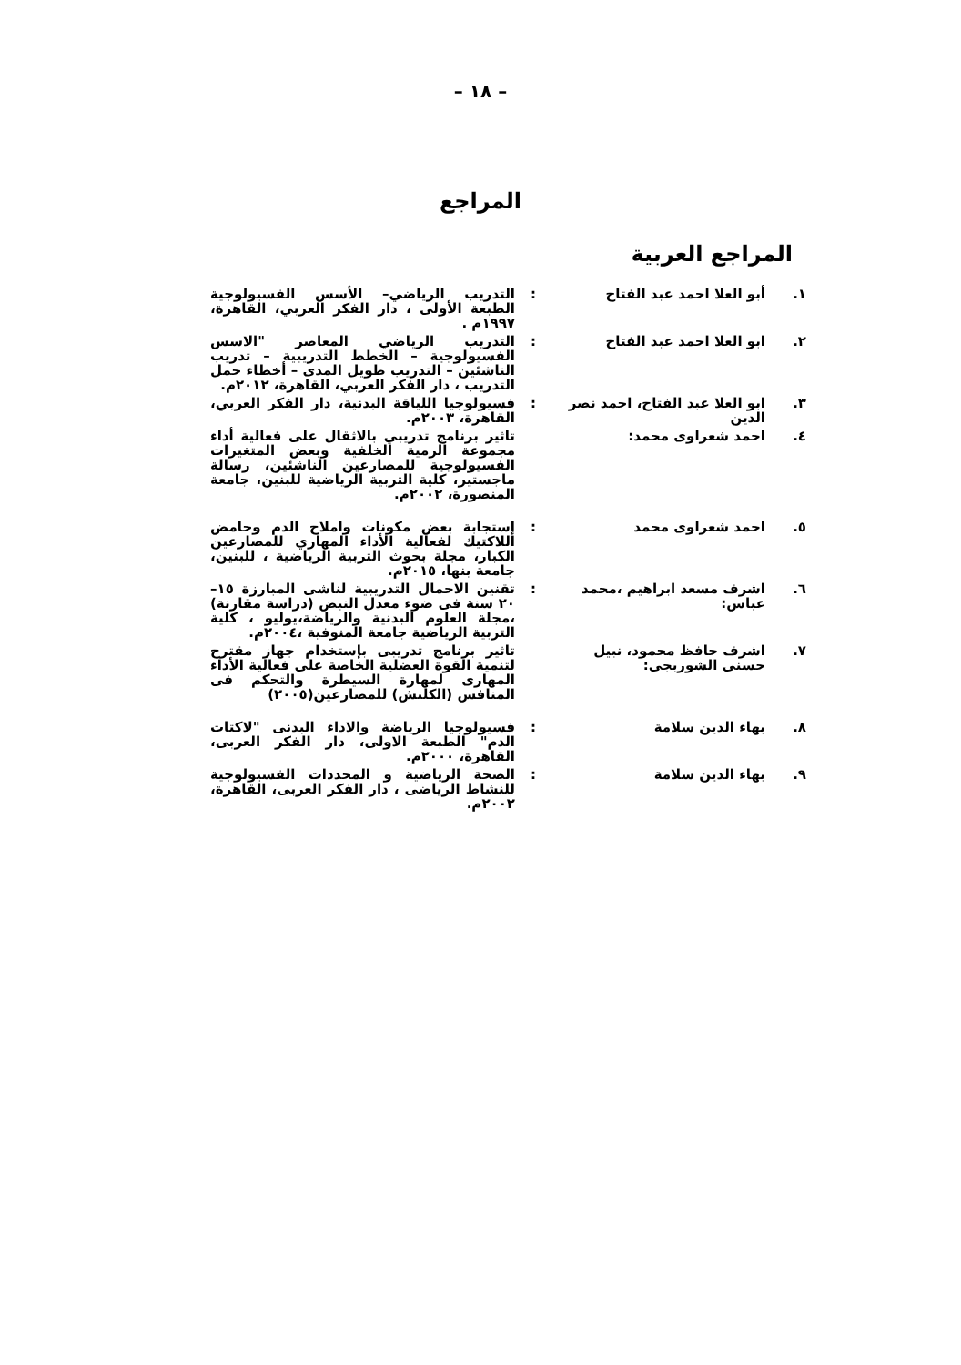– ١٨ –
المراجع
المراجع العربية
| ١. | أبو العلا احمد عبد الفتاح | : | التدريب الرياضي– الأسس الفسيولوجية الطبعة الأولى ، دار الفكر العربي، القاهرة، ١٩٩٧م . |
| ٢. | ابو العلا احمد عبد الفتاح | : | التدريب الرياضي المعاصر "الاسس الفسيولوجية – الخطط التدريبية – تدريب الناشئين – التدريب طويل المدى – أخطاء حمل التدريب ، دار الفكر العربي، القاهرة، ٢٠١٢م. |
| ٣. | ابو العلا عبد الفتاح، احمد نصر الدين | : | فسيولوجيا اللياقة البدنية، دار الفكر العربي، القاهرة، ٢٠٠٣م. |
| ٤. | احمد شعراوى محمد: | | تاثير برنامج تدريبي بالاثقال على فعالية أداء مجموعة الرمية الخلفية وبعض المتغيرات الفسيولوجية للمصارعين الناشئين، رسالة ماجستير، كلية التربية الرياضية للبنين، جامعة المنصورة، ٢٠٠٢م. |
| ٥. | احمد شعراوى محمد | : | إستجابة بعض مكونات واملاح الدم وحامض اللاكتيك لفعالية الأداء المهاري للمصارعين الكبار، مجلة بحوث التربية الرياضية ، للبنين، جامعة بنها، ٢٠١٥م. |
| ٦. | اشرف مسعد ابراهيم ،محمد عباس: | : | تقنين الاحمال التدريبية لناشى المبارزة ١٥–٢٠ سنة فى ضوء معدل النبض (دراسة مقارنة) ،مجلة العلوم البدنية والرياضة،يوليو ، كلية التربية الرياضية جامعة المنوفية ،٢٠٠٤م. |
| ٧. | اشرف حافظ محمود، نبيل حسنى الشوربجى: | | تاثير برنامج تدريبى بإستخدام جهاز مقترح لتنمية القوة العضلية الخاصة على فعالية الأداء المهارى لمهارة السيطرة والتحكم فى المنافس (الكلنش) للمصارعين(٢٠٠٥) |
| ٨. | بهاء الدين سلامة | : | فسيولوجيا الرياضة والاداء البدنى "لاكتات الدم" الطبعة الاولى، دار الفكر العربى، القاهرة، ٢٠٠٠م. |
| ٩. | بهاء الدين سلامة | : | الصحة الرياضية و المحددات الفسيولوجية للنشاط الرياضى ، دار الفكر العربى، القاهرة، ٢٠٠٢م. |